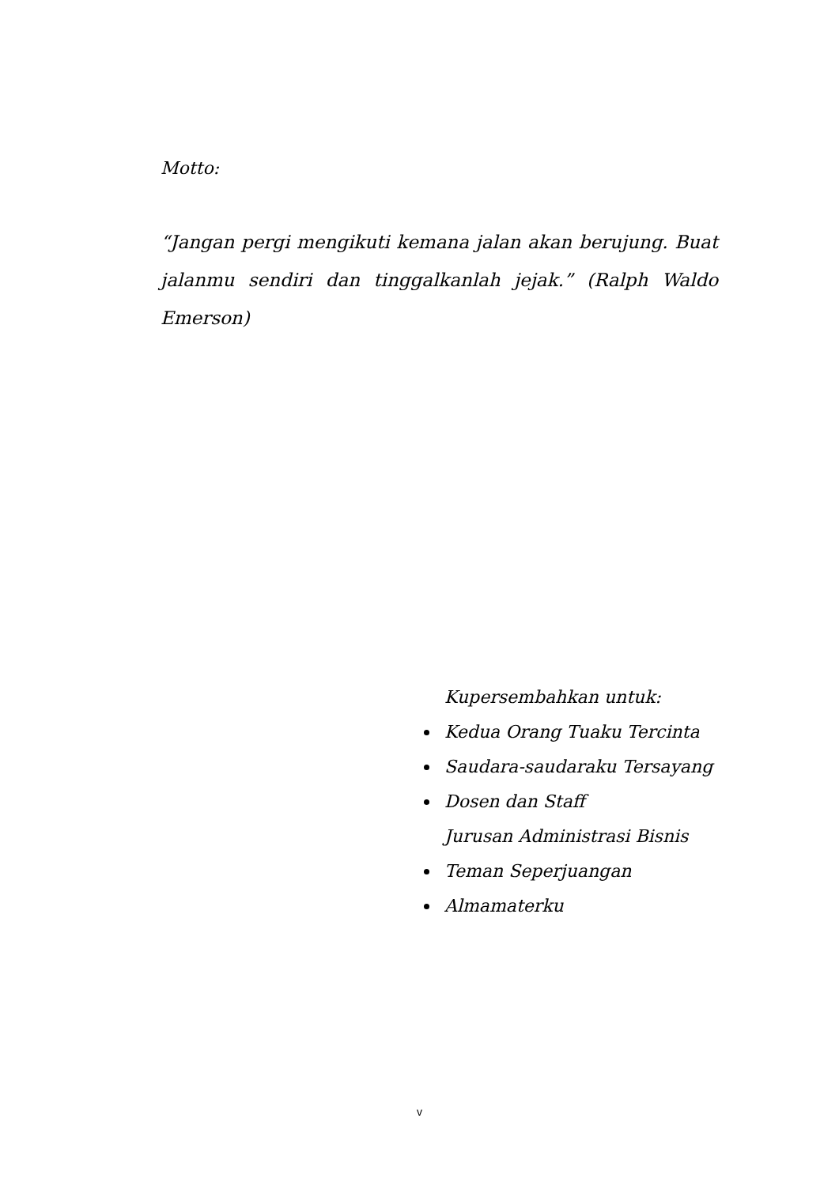Motto:
“Jangan pergi mengikuti kemana jalan akan berujung. Buat jalanmu sendiri dan tinggalkanlah jejak.” (Ralph Waldo Emerson)
Kupersembahkan untuk:
Kedua Orang Tuaku Tercinta
Saudara-saudaraku Tersayang
Dosen dan Staff
Jurusan Administrasi Bisnis
Teman Seperjuangan
Almamaterku
v